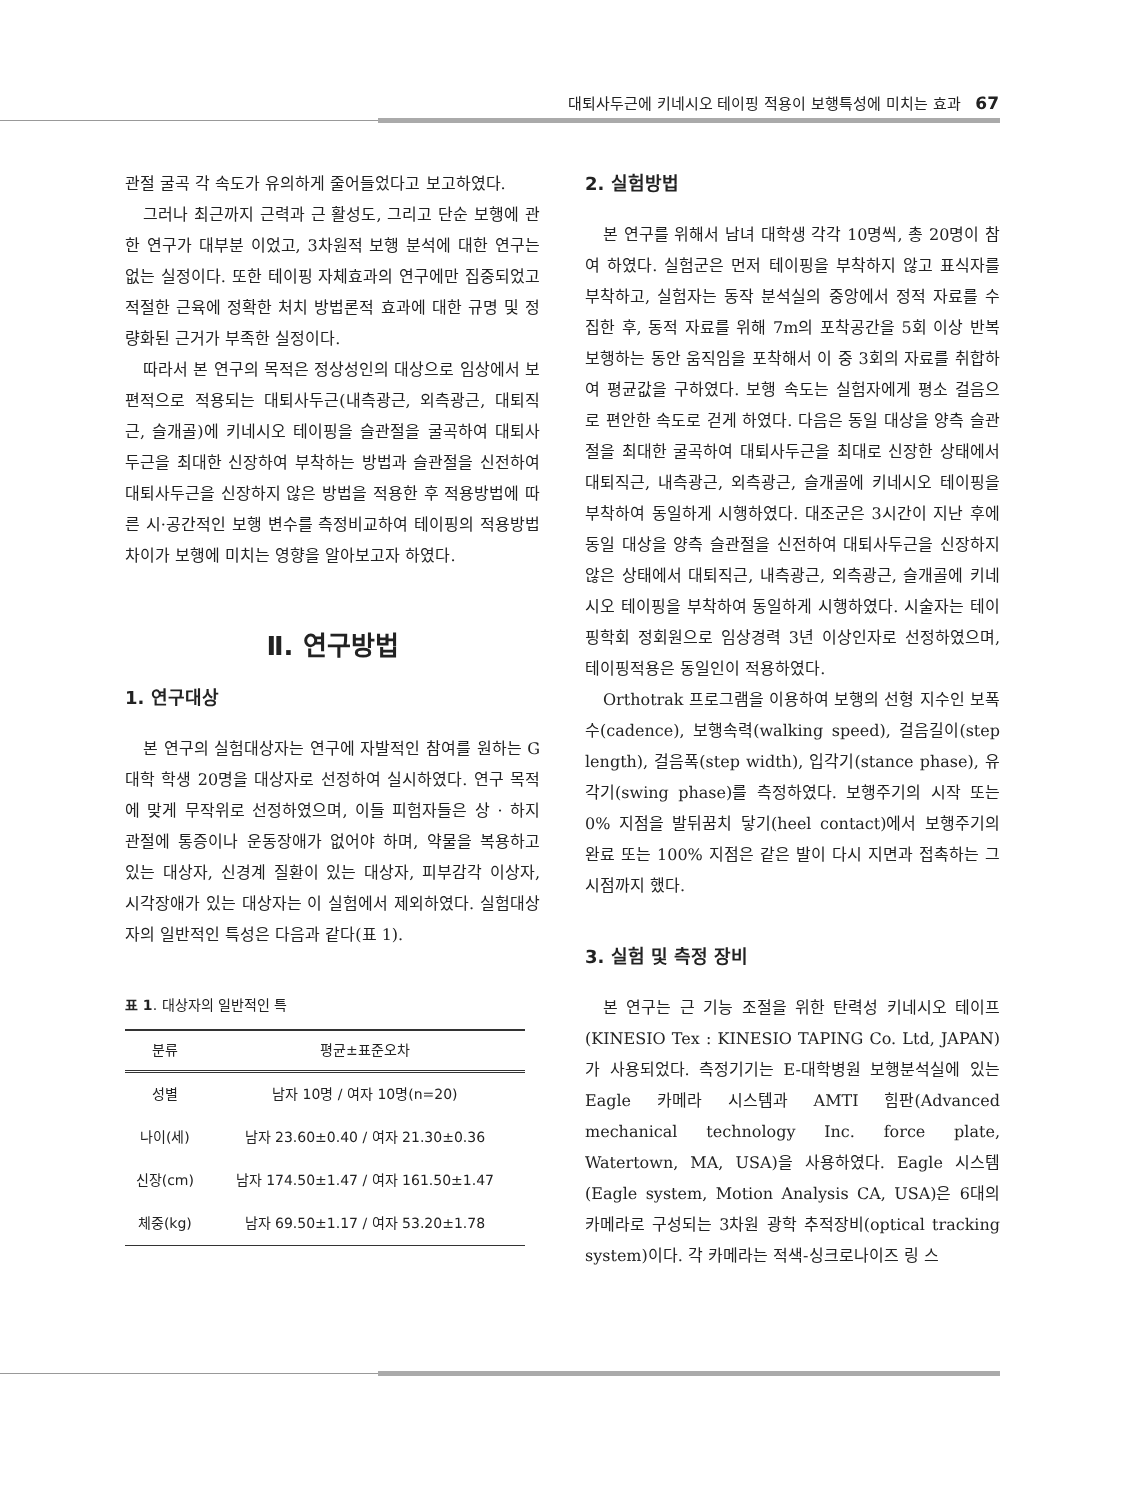대퇴사두근에 키네시오 테이핑 적용이 보행특성에 미치는 효과 67
관절 굴곡 각 속도가 유의하게 줄어들었다고 보고하였다.
그러나 최근까지 근력과 근 활성도, 그리고 단순 보행에 관한 연구가 대부분 이었고, 3차원적 보행 분석에 대한 연구는 없는 실정이다. 또한 테이핑 자체효과의 연구에만 집중되었고 적절한 근육에 정확한 처치 방법론적 효과에 대한 규명 및 정량화된 근거가 부족한 실정이다.
따라서 본 연구의 목적은 정상성인의 대상으로 임상에서 보편적으로 적용되는 대퇴사두근(내측광근, 외측광근, 대퇴직근, 슬개골)에 키네시오 테이핑을 슬관절을 굴곡하여 대퇴사두근을 최대한 신장하여 부착하는 방법과 슬관절을 신전하여 대퇴사두근을 신장하지 않은 방법을 적용한 후 적용방법에 따른 시·공간적인 보행 변수를 측정비교하여 테이핑의 적용방법 차이가 보행에 미치는 영향을 알아보고자 하였다.
Ⅱ. 연구방법
1. 연구대상
본 연구의 실험대상자는 연구에 자발적인 참여를 원하는 G대학 학생 20명을 대상자로 선정하여 실시하였다. 연구 목적에 맞게 무작위로 선정하였으며, 이들 피험자들은 상 · 하지 관절에 통증이나 운동장애가 없어야 하며, 약물을 복용하고 있는 대상자, 신경계 질환이 있는 대상자, 피부감각 이상자, 시각장애가 있는 대상자는 이 실험에서 제외하였다. 실험대상자의 일반적인 특성은 다음과 같다(표 1).
표 1. 대상자의 일반적인 특
| 분류 | 평균±표준오차 |
| --- | --- |
| 성별 | 남자 10명 / 여자 10명(n=20) |
| 나이(세) | 남자 23.60±0.40 / 여자 21.30±0.36 |
| 신장(cm) | 남자 174.50±1.47 / 여자 161.50±1.47 |
| 체중(kg) | 남자 69.50±1.17 / 여자 53.20±1.78 |
2. 실험방법
본 연구를 위해서 남녀 대학생 각각 10명씩, 총 20명이 참여 하였다. 실험군은 먼저 테이핑을 부착하지 않고 표식자를 부착하고, 실험자는 동작 분석실의 중앙에서 정적 자료를 수집한 후, 동적 자료를 위해 7m의 포착공간을 5회 이상 반복 보행하는 동안 움직임을 포착해서 이 중 3회의 자료를 취합하여 평균값을 구하였다. 보행 속도는 실험자에게 평소 걸음으로 편안한 속도로 걷게 하였다. 다음은 동일 대상을 양측 슬관절을 최대한 굴곡하여 대퇴사두근을 최대로 신장한 상태에서 대퇴직근, 내측광근, 외측광근, 슬개골에 키네시오 테이핑을 부착하여 동일하게 시행하였다. 대조군은 3시간이 지난 후에 동일 대상을 양측 슬관절을 신전하여 대퇴사두근을 신장하지 않은 상태에서 대퇴직근, 내측광근, 외측광근, 슬개골에 키네시오 테이핑을 부착하여 동일하게 시행하였다. 시술자는 테이핑학회 정회원으로 임상경력 3년 이상인자로 선정하였으며, 테이핑적용은 동일인이 적용하였다.
Orthotrak 프로그램을 이용하여 보행의 선형 지수인 보폭수(cadence), 보행속력(walking speed), 걸음길이(step length), 걸음폭(step width), 입각기(stance phase), 유각기(swing phase)를 측정하였다. 보행주기의 시작 또는 0% 지점을 발뒤꿈치 닿기(heel contact)에서 보행주기의 완료 또는 100% 지점은 같은 발이 다시 지면과 접촉하는 그 시점까지 했다.
3. 실험 및 측정 장비
본 연구는 근 기능 조절을 위한 탄력성 키네시오 테이프(KINESIO Tex : KINESIO TAPING Co. Ltd, JAPAN)가 사용되었다. 측정기기는 E-대학병원 보행분석실에 있는 Eagle 카메라 시스템과 AMTI 힘판(Advanced mechanical technology Inc. force plate, Watertown, MA, USA)을 사용하였다. Eagle 시스템(Eagle system, Motion Analysis CA, USA)은 6대의 카메라로 구성되는 3차원 광학 추적장비(optical tracking system)이다. 각 카메라는 적색-싱크로나이즈 링 스